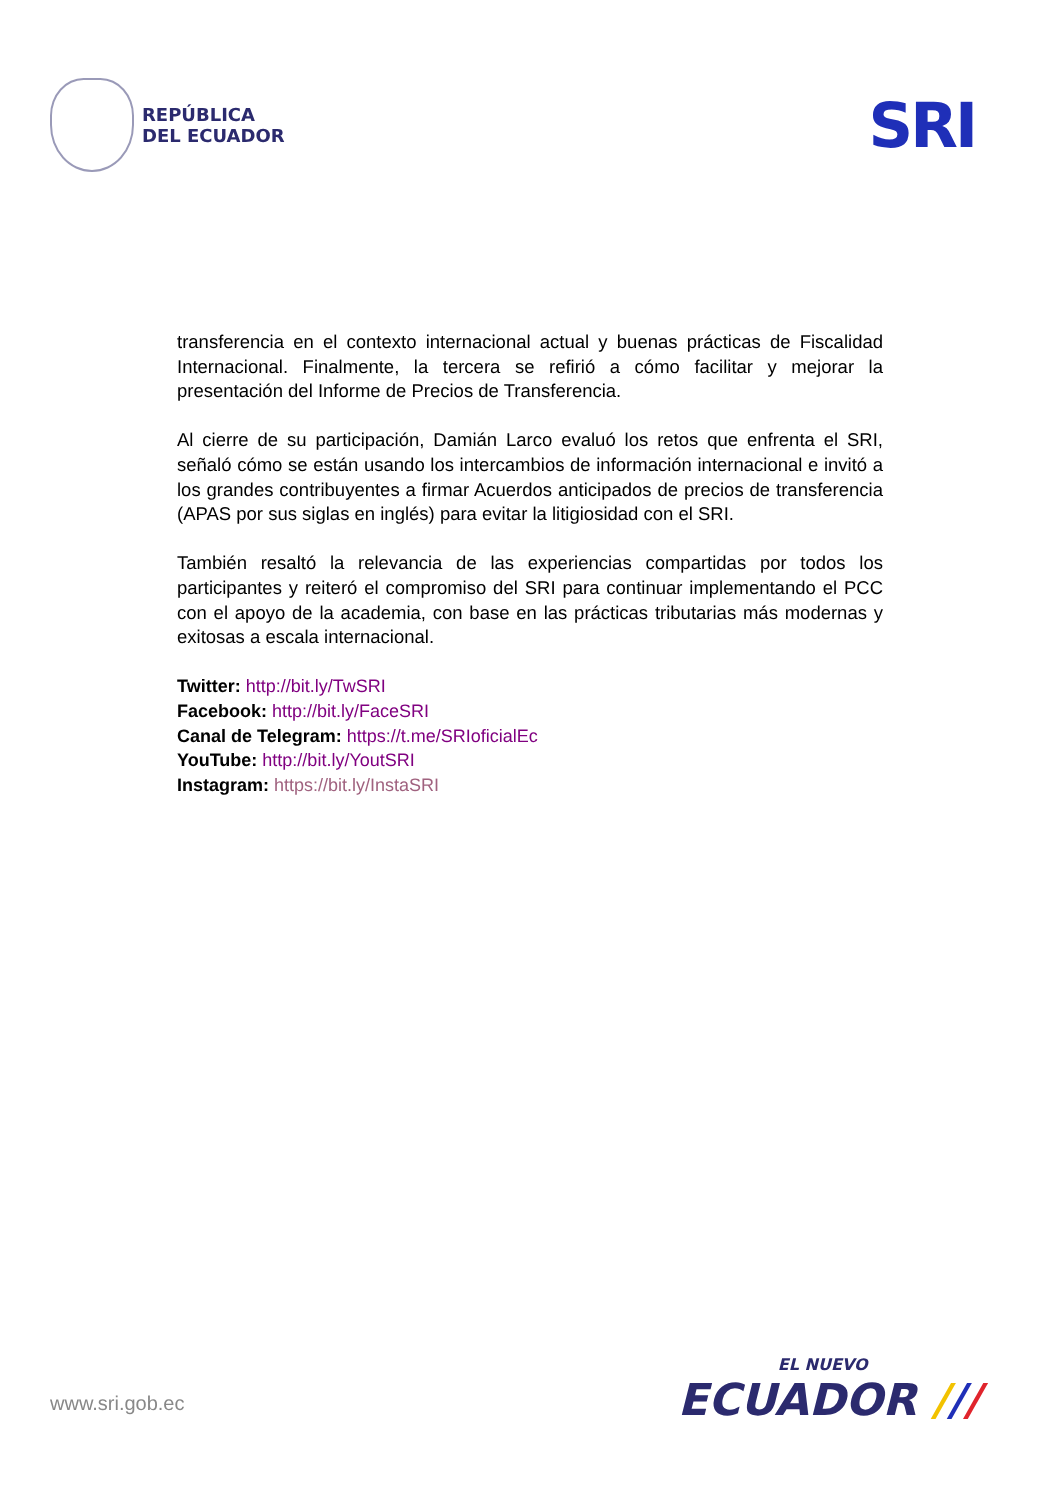REPÚBLICA
DEL ECUADOR
SRI
transferencia en el contexto internacional actual y buenas prácticas de Fiscalidad Internacional. Finalmente, la tercera se refirió a cómo facilitar y mejorar la presentación del Informe de Precios de Transferencia.
Al cierre de su participación, Damián Larco evaluó los retos que enfrenta el SRI, señaló cómo se están usando los intercambios de información internacional e invitó a los grandes contribuyentes a firmar Acuerdos anticipados de precios de transferencia (APAS por sus siglas en inglés) para evitar la litigiosidad con el SRI.
También resaltó la relevancia de las experiencias compartidas por todos los participantes y reiteró el compromiso del SRI para continuar implementando el PCC con el apoyo de la academia, con base en las prácticas tributarias más modernas y exitosas a escala internacional.
Twitter: http://bit.ly/TwSRI
Facebook: http://bit.ly/FaceSRI
Canal de Telegram: https://t.me/SRIoficialEc
YouTube: http://bit.ly/YoutSRI
Instagram: https://bit.ly/InstaSRI
www.sri.gob.ec
EL NUEVO
ECUADOR ///